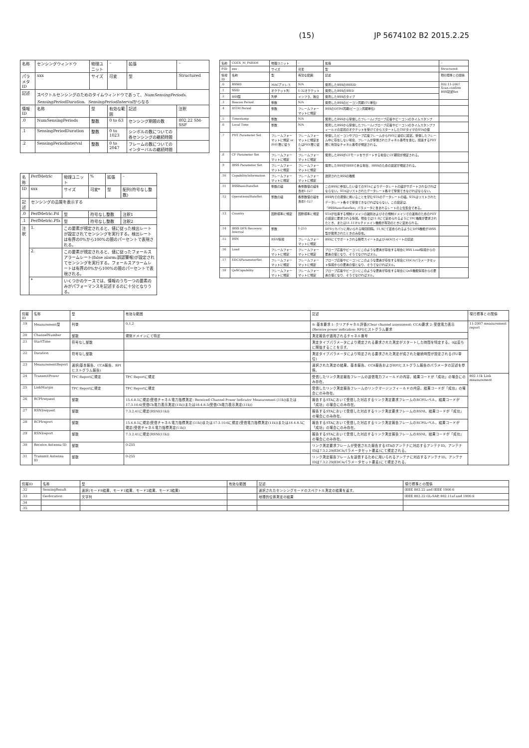(15) JP 5674102 B2 2015.2.25
| 名称 | センシングウィンドウ | 物理ユニット | – | 拡張 | – | |
| パラメタID | xxx | サイズ | 可変 | 型 | Structured | |
| 記述 | スペクトルセンシングのためのタイムウィンドウであって、 NumSensingPeriods 、 SensingPeriodDuration 、 SensingPeriodInterval からなる | | | | | |
| 情報ID | 名称 | 型 | 有効な範囲 | 記述 | | 注釈 |
| .0 | NumSensingPeriods | 整数 | 0 to 63 | センシング期間の数 | | 802.22 SM-SSF |
| .1 | SensingPeriodDuration | 整数 | 0 to 1023 | シンボルの数についての各センシングの継続時間 | | |
| .2 | SensingPeriodInterval | 整数 | 0 to 2047 | フレームの数についてのインターバルの継続時間 | | |
| 名称 | PerfMetric | 物理ユニット | % | 拡張 | – |
| ID | xxx | サイズ | 可変* | 型 | 配列(符号なし整数) |
| 記述 | センシングの品質を表示する | | | | |
| .0 | PerfMetric.Pd | 型 | 符号なし整数 | | 注釈1 |
| .1 | PerfMetric.Pfa | 型 | 符号なし整数 | | 注釈2 |
| 注釈 | 1. | この要素が規定されると、値に従った検出レートが設定されてセンシングを実行する。検出レートは有界の0%から100%の間のパーセントで表現される。 | | | |
| | 2. | この要素が規定されると、値に従ったフォールスアラームレート(false alarm:誤認警報)が設定されてセンシングを実行する。フォールスアラームレートは有界の0%から100%の間のパーセントで表現される。 | | | |
| | * | いくつかのケースでは、情報のうち一つの要素のみがパフォーマンスを記述するのに十分となりうる。 | | | |
| 名称 | COEX_M_PARAM | 物理ユニット | – | 拡張 | – | |
| P.ID | xxx | サイズ | 可変 | 型 | Structured | |
| 情報ID | 名称 | 型 | 有効な範囲 | 記述 | | 現行標準との関係 |
| .0 | BSSID | MACアドレス | N/A | 発見したBSSのBSSID | | 802.11-2007 Scan.confirm BSS記述Set |
| .1 | SSID | オクテット列 | 1-32オクテット | 発見したBSSのSSID | | |
| .2 | BSS型 | 列挙 | インフラ、独立 | 発見したBSSのタイプ | | |
| .3 | Beacon Period | 整数 | N/A | 発見したBSSのビーコン周期(TU単位) | | |
| .4 | DTIM Period | 整数 | フレームフォーマットに規定 | BSSのDTIM周期(ビーコン周期単位) | | |
| .5 | Timestamp | 整数 | N/A | 発見したBSSから受信したフレーム(プローブ応答やビーコン)のタイムスタンプ | | |
| .6 | Local Time | 整数 | N/A | 発見したBSSから受信したフレーム(プローブ応答やビーコン)のタイムスタンプフィールドの最初のオクテットを受けてからスタートしたTSFタイマのSTAの値 | | |
| .7 | PHY Parameter Set | フレームフォーマットに規定 or PHY層に従う | フレームフォーマットに規定またはPHY層に従う | 受信したビーコンやプローブ応答フレームからPHYに適切に設定。受信したフレーム中に存在しない場合、フレームが受信されたチャネル番号を含む。関連するPHY層に有効なチャネル番号が規定される。 | | |
| .8 | CF Parameter Set | フレームフォーマットに規定 | フレームフォーマットに規定 | 発見したBSSがCFモードをサポートする場合にCF期間が規定される。 | | |
| .9 | IBSS Parameter Set | フレームフォーマットに規定 | フレームフォーマットに規定 | 発見したBSSがIBSSである場合、IBSSのための設定が規定される。 | | |
| .10 | CapabilityInformation | フレームフォーマットに規定 | フレームフォーマットに規定 | 選択されたBSSの機能 | | |
| .11 | BSSBasicRateSet | 整数の組 | 各整数値の組を含め1-127 | このBSSに参加したい全てのSTAによりデータレートの組がサポートされなければならない。STAはリストされたデータレート各々で受信できなければならない。 | | |
| .12 | OperationalRateSet | 整数の組 | 各整数値の組を含め1-127 | BSS内での通信に用いることを望むSTAのデータレートの組。STAはリストされたデータレート各々で受信できなければならない。この設定は、「BSSBasicRateSet」パラメータに含まれるレートの上位集合である。 | | |
| .13 | Country | 国際標準に規定 | 国際標準に規定 | STAが位置する規制ドメインの識別およびその規制ドメインでの運用のためのPHYの設定に要求される情報。現在では11.8にて定められるようにTPC機能が要求されたとき、または11.11マルチドメイン機能が有効のときに定められる。 | | |
| .14 | IBSS DFS Recovery Interval | 整数 | 1-255 | DFSリカバリに用いられる時間間隔。11.9にて定められるようにDFS機能がIBSS型が発見されたときのみ存在。 | | |
| .15 | RSN | RSN情報 | フレームフォーマットに規定 | BSSにてサポートされる暗号スイートおよびAKMスイートの記述 | | |
| .16 | Load | フレームフォーマットに規定 | フレームフォーマットに規定 | プローブ応答やビーコンにこのような要素が存在する場合にBSS Load情報からの要素の値となり、そうでなければヌル。 | | |
| .17 | EDCAParameterSet | フレームフォーマットに規定 | フレームフォーマットに規定 | プローブ応答やビーコンにこのような要素が存在する場合にEDCAパラメータセット情報からの要素の値となり、そうでなければヌル。 | | |
| .18 | QoSCapability | フレームフォーマットに規定 | フレームフォーマットに規定 | プローブ応答やビーコンにこのような要素が存在する場合にQoS機能情報からの要素の値となり、そうでなければヌル。 | | |
| 情報ID | 名称 | 型 | 有効な範囲 | 記述 | 現行標準との関係 |
| --- | --- | --- | --- | --- | --- |
| .19 | Measurement型 | 列挙 | 0,1,2 | 0: 基本要求 1: クリアチャネル評価(Clear channel assessment: CCA)要求 2: 受信電力表示(Receive power indication: RPI)ヒストグラム要求 | 11-2007 measurement report |
| .20 | ChannelNumber | 整数 | 規制ドメインにて特定 | 測定報告が適用されるチャネル番号 | |
| .21 | StartTime | 符号なし整数 | | 測定タイプパラメータにより規定される要求された測定がスタートした時間を特定する。0は直ちに開始することを示す。 | |
| .22 | Duration | 符号なし整数 | | 測定タイプパラメータにより特定される要求された測定が成された継続時間が設定される(TU単位) | |
| .23 | MeasurementReport | 選択(基本報告、CCA報告、RPIヒストグラム報告) | | 選択された測定の結果。基本報告、CCA報告およびRPIヒストグラム報告のパラメータの記述を参照。 | |
| .24 | TransmitPower | TPC Reportに規定 | TPC Reportに規定 | 受信したリンク測定報告フレームの送信電力フィールドの内容。結果コードが「成功」の場合にのみ存在。 | 802.11k Link measurement |
| .25 | LinkMargin | TPC Reportに規定 | TPC Reportに規定 | 受信したリンク測定報告フレームのリンクマージンフィールドの内容。結果コードが「成功」の場合にのみ存在。 | |
| .26 | RCPIrequest | 整数 | 15.4.8.5に規定(受信チャネル電力指標測定: Received Channel Power Indicator Measurement (11k))または17.3.10.6(受信Ch電力表示測定(11k))または18.4.8.5(受信Ch電力表示測定(11k)) | 報告するSTAにおいて受信した対応するリンク測定要求フレームのRCPIレベル。結果コードが「成功」の場合にのみ存在。 | |
| .27 | RSNIrequest | 整数 | 7.3.2.41に規定(RSNI(11k)) | 報告するSTAにおいて受信した対応するリンク測定要求フレームのRSNI。結果コードが「成功」の場合にのみ存在。 | |
| .28 | RCPIreport | 整数 | 15.4.8.5に規定(受信チャネル電力指標測定(11k))または17.3.10.6に規定(受信電力指標測定(11k))または18.4.8.5に規定(受信チャネル電力指標測定(11k)) | 報告するSTAにおいて受信した対応するリンク測定報告フレームのRCPIレベル。結果コードが「成功」の場合にのみ存在。 | |
| .29 | RSNIreport | 整数 | 7.3.2.41に規定(RSNI(11k)) | 報告するSTAにおいて受信した対応するリンク測定報告フレームのRSNI。結果コードが「成功」の場合にのみ存在。 | |
| .30 | Receive Antenna ID | 整数 | 0-255 | リンク測定要求フレームが受信された報告するSTAのアンテナに対応するアンテナID。アンテナIDは7.3.2.29(EDCAパラメータセット要素)にて規定される。 | |
| .31 | Transmit Antenna ID | 整数 | 0-255 | リンク測定報告フレームを送信するために用いられるアンテナに対応するアンテナID。アンテナIDは7.3.2.29(EDCAパラメータセット要素)にて規定される。 | |
| 情報ID | 名称 | 型 | 有効な範囲 | 記述 | 現行標準との関係 |
| --- | --- | --- | --- | --- | --- |
| .32 | SensingResult | 選択(モード0結果、モード1結果、モード2結果、モード3結果) | | 選択されたセンシングモードのスペクトル測定の結果を返す。 | IEEE 802.22 and IEEE 1900.6 |
| .33 | Geolocation | 文字列 | | 地理的位置測定の結果 | IEEE 802.22 GL-SAP, 802.11af and 1900.6 |
| .34 | | | | | |
| .35 | | | | | |